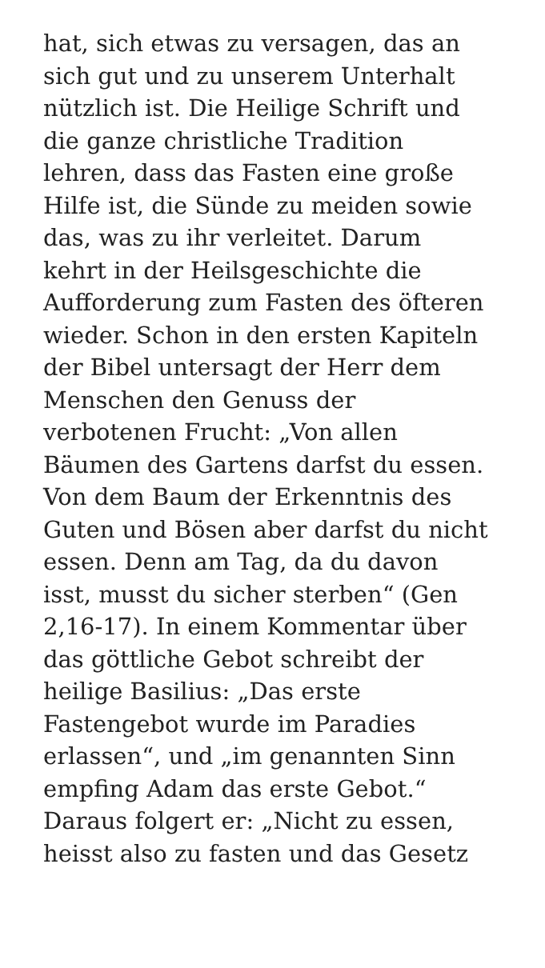hat, sich etwas zu versagen, das an
sich gut und zu unserem Unterhalt
nützlich ist. Die Heilige Schrift und
die ganze christliche Tradition
lehren, dass das Fasten eine große
Hilfe ist, die Sünde zu meiden sowie
das, was zu ihr verleitet. Darum
kehrt in der Heilsgeschichte die
Aufforderung zum Fasten des öfteren
wieder. Schon in den ersten Kapiteln
der Bibel untersagt der Herr dem
Menschen den Genuss der
verbotenen Frucht: „Von allen
Bäumen des Gartens darfst du essen.
Von dem Baum der Erkenntnis des
Guten und Bösen aber darfst du nicht
essen. Denn am Tag, da du davon
isst, musst du sicher sterben“ (Gen
2,16-17). In einem Kommentar über
das göttliche Gebot schreibt der
heilige Basilius: „Das erste
Fastengebot wurde im Paradies
erlassen“, und „im genannten Sinn
empfing Adam das erste Gebot.“
Daraus folgert er: „Nicht zu essen,
heisst also zu fasten und das Gesetz